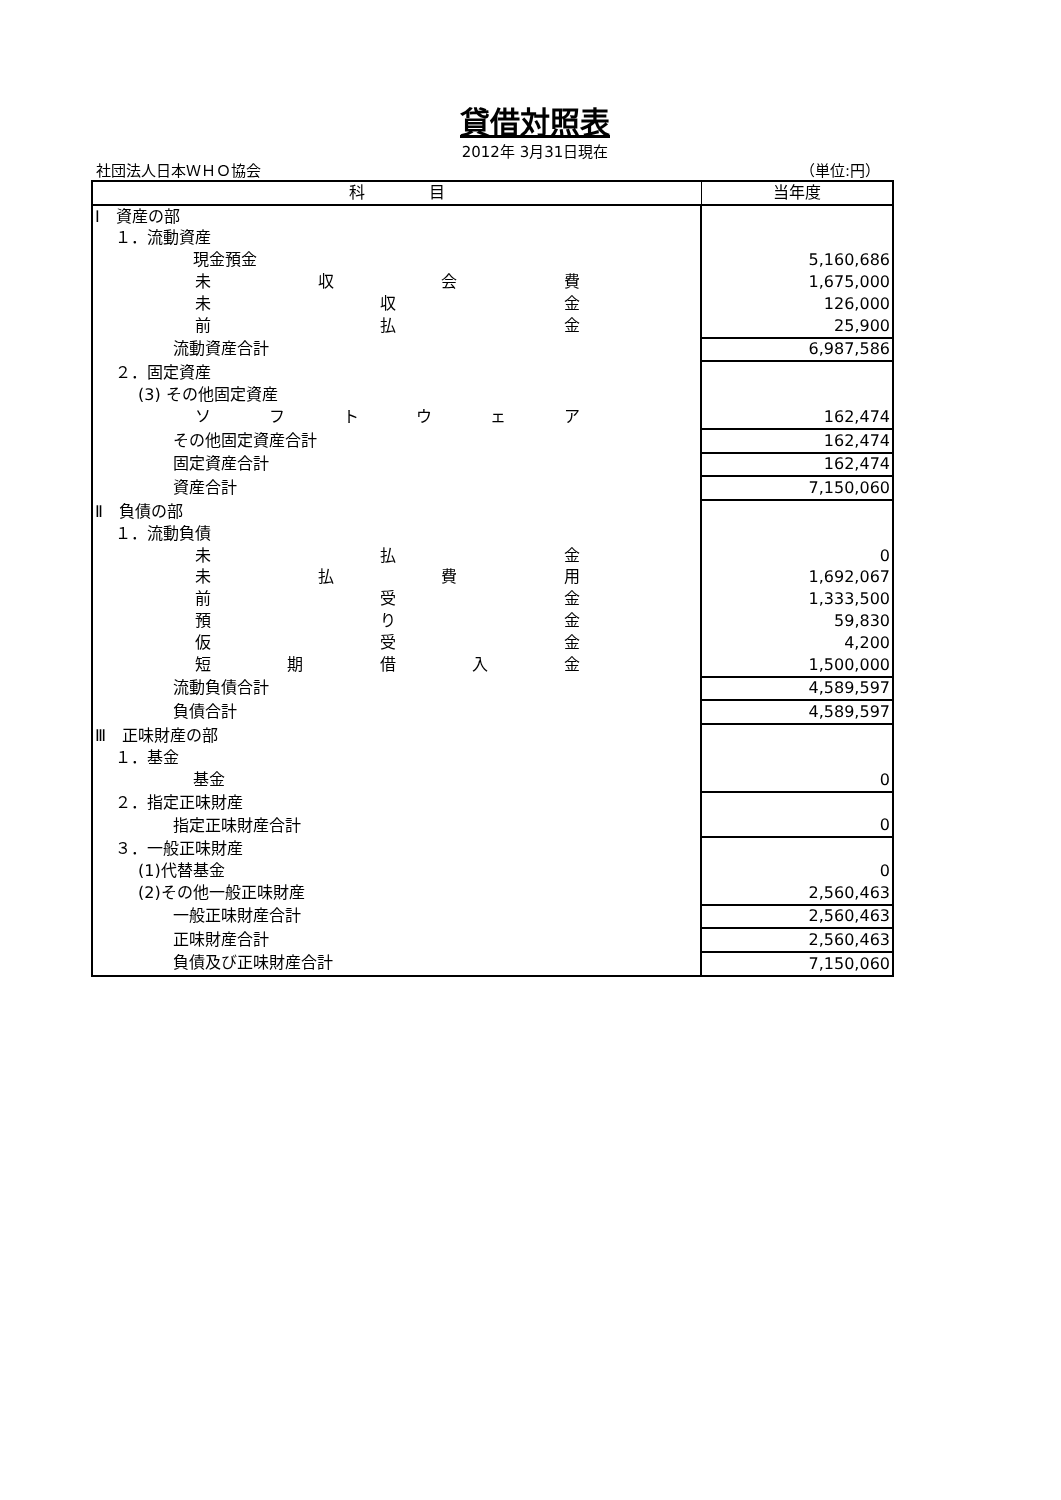貸借対照表
2012年 3月31日現在
社団法人日本ＷＨＯ協会 （単位:円）
| 科 目 | 当年度 |
| --- | --- |
| Ⅰ 資産の部 | |
| １．流動資産 | |
| 現金預金 | 5,160,686 |
| 未 収 会 費 | 1,675,000 |
| 未 収 金 | 126,000 |
| 前 払 金 | 25,900 |
| 流動資産合計 | 6,987,586 |
| ２．固定資産 | |
| (3) その他固定資産 | |
| ソ フ ト ウ ェ ア | 162,474 |
| その他固定資産合計 | 162,474 |
| 固定資産合計 | 162,474 |
| 資産合計 | 7,150,060 |
| Ⅱ 負債の部 | |
| １．流動負債 | |
| 未 払 金 | 0 |
| 未 払 費 用 | 1,692,067 |
| 前 受 金 | 1,333,500 |
| 預 り 金 | 59,830 |
| 仮 受 金 | 4,200 |
| 短 期 借 入 金 | 1,500,000 |
| 流動負債合計 | 4,589,597 |
| 負債合計 | 4,589,597 |
| Ⅲ 正味財産の部 | |
| １．基金 | |
| 基金 | 0 |
| ２．指定正味財産 | |
| 指定正味財産合計 | 0 |
| ３．一般正味財産 | |
| (1)代替基金 | 0 |
| (2)その他一般正味財産 | 2,560,463 |
| 一般正味財産合計 | 2,560,463 |
| 正味財産合計 | 2,560,463 |
| 負債及び正味財産合計 | 7,150,060 |